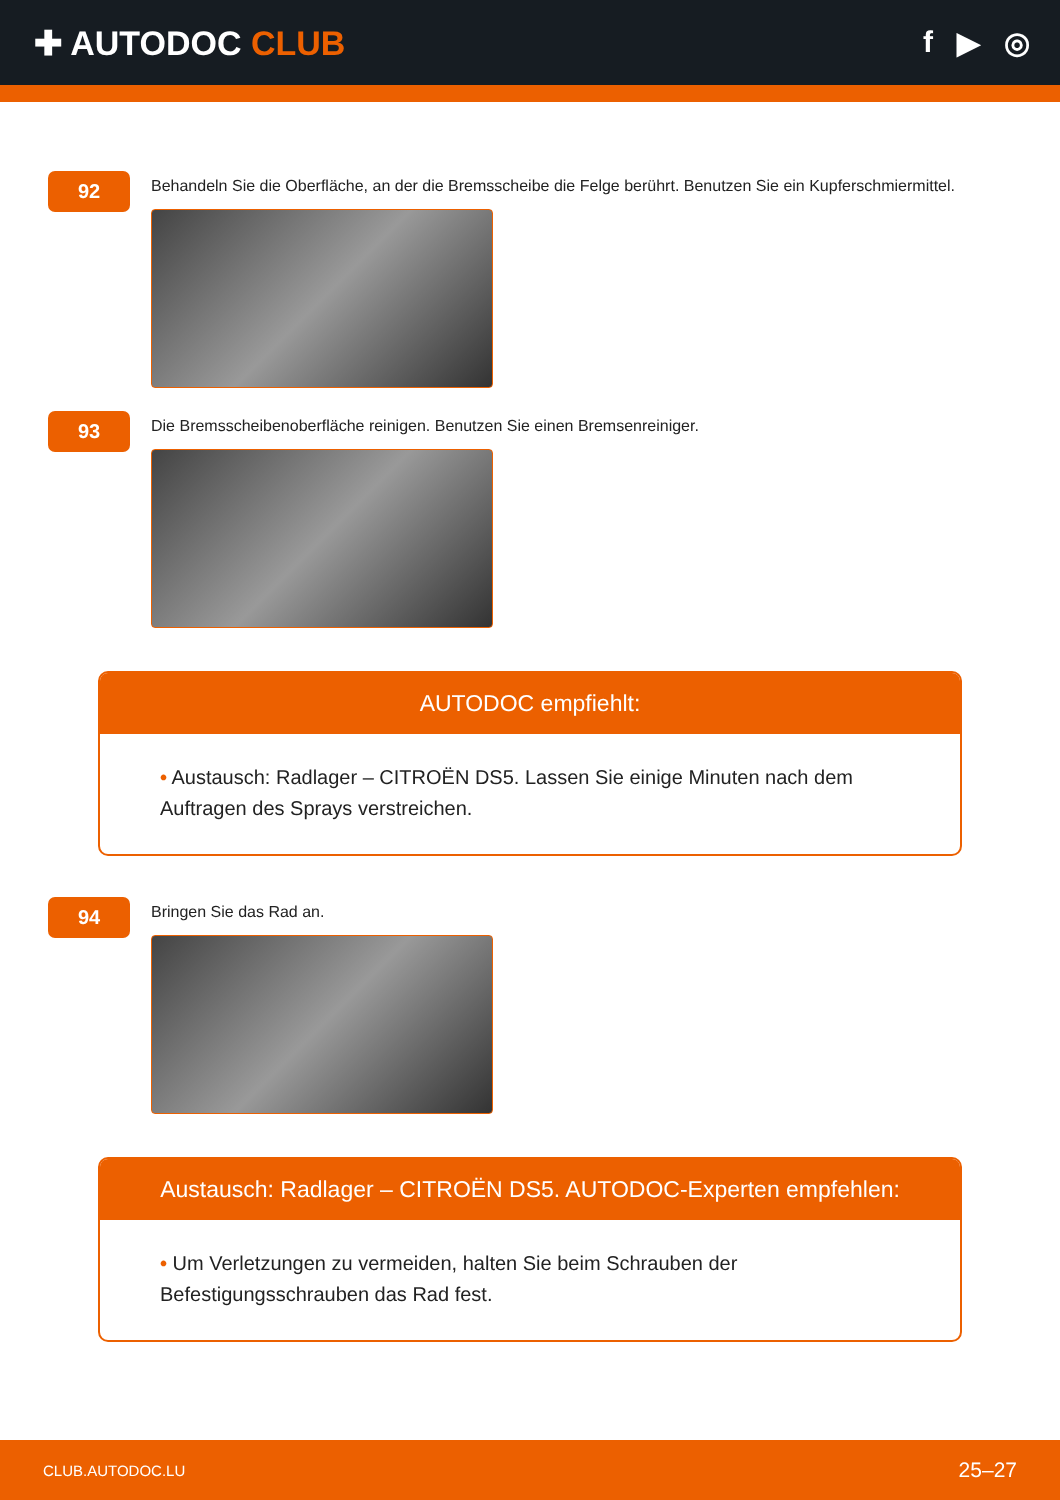✚ AUTODOC CLUB f ▶ ◎
92
Behandeln Sie die Oberfläche, an der die Bremsscheibe die Felge berührt. Benutzen Sie ein Kupferschmiermittel.
93
Die Bremsscheibenoberfläche reinigen. Benutzen Sie einen Bremsenreiniger.
AUTODOC empfiehlt:
• Austausch: Radlager – CITROËN DS5. Lassen Sie einige Minuten nach dem Auftragen des Sprays verstreichen.
94
Bringen Sie das Rad an.
Austausch: Radlager – CITROËN DS5. AUTODOC-Experten empfehlen:
• Um Verletzungen zu vermeiden, halten Sie beim Schrauben der Befestigungsschrauben das Rad fest.
CLUB.AUTODOC.LU 25–27